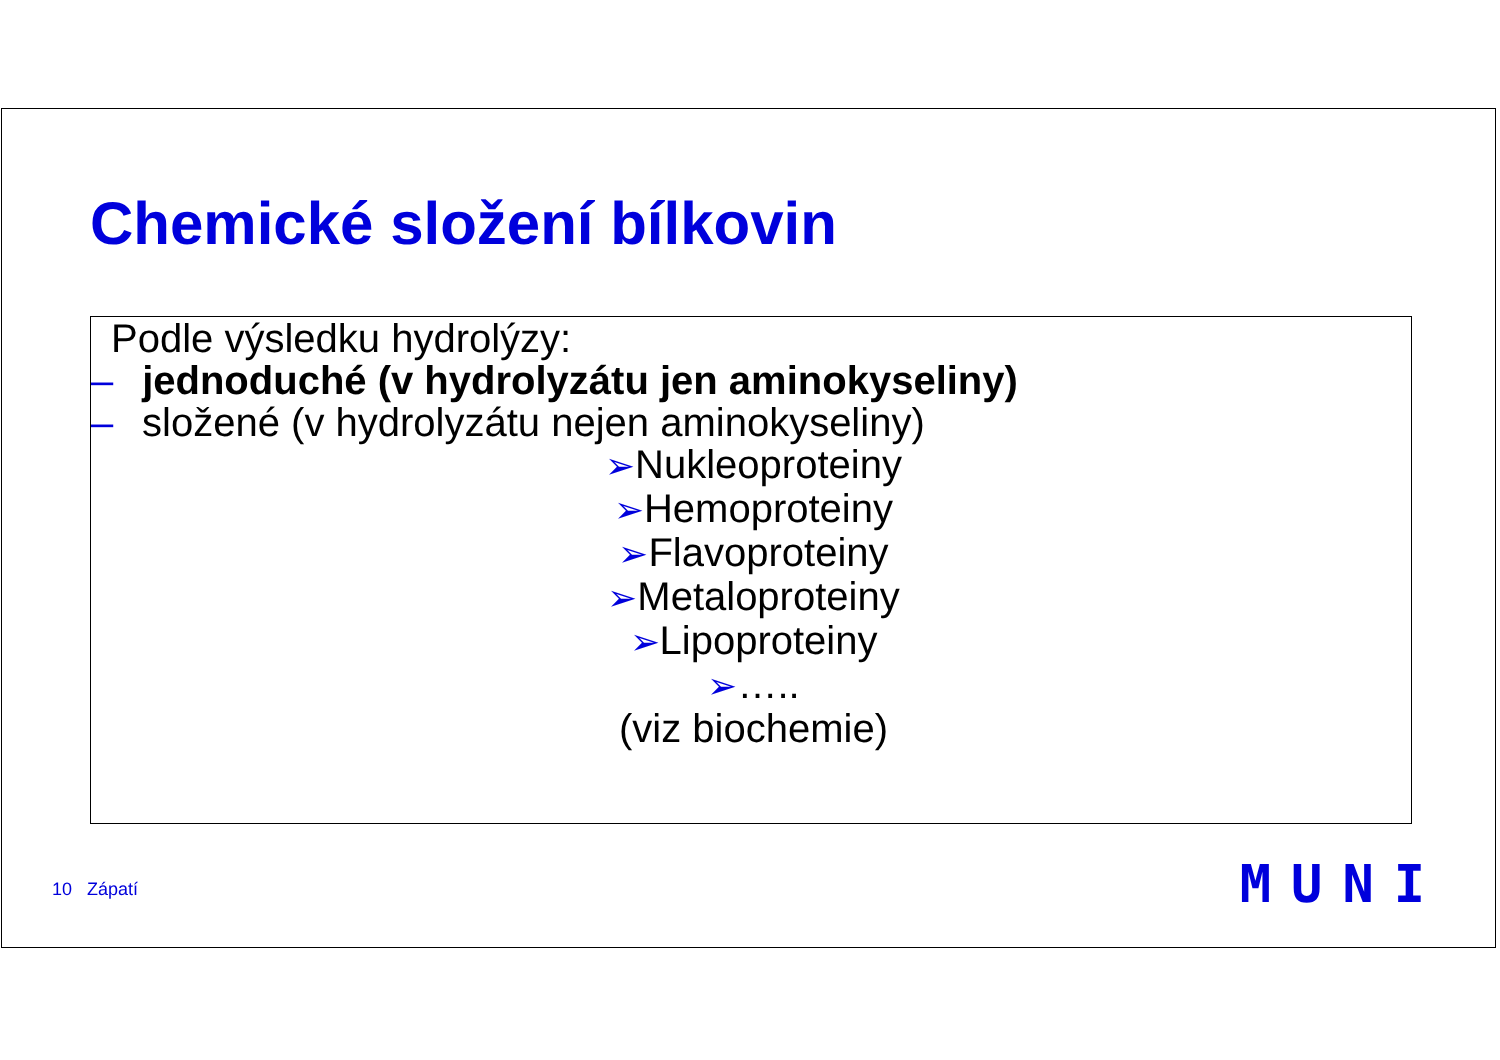Chemické složení bílkovin
Podle výsledku hydrolýzy:
– jednoduché (v hydrolyzátu jen aminokyseliny)
– složené (v hydrolyzátu nejen aminokyseliny)
➢Nukleoproteiny
➢Hemoproteiny
➢Flavoproteiny
➢Metaloproteiny
➢Lipoproteiny
➢…..
(viz biochemie)
10 Zápatí MUNI